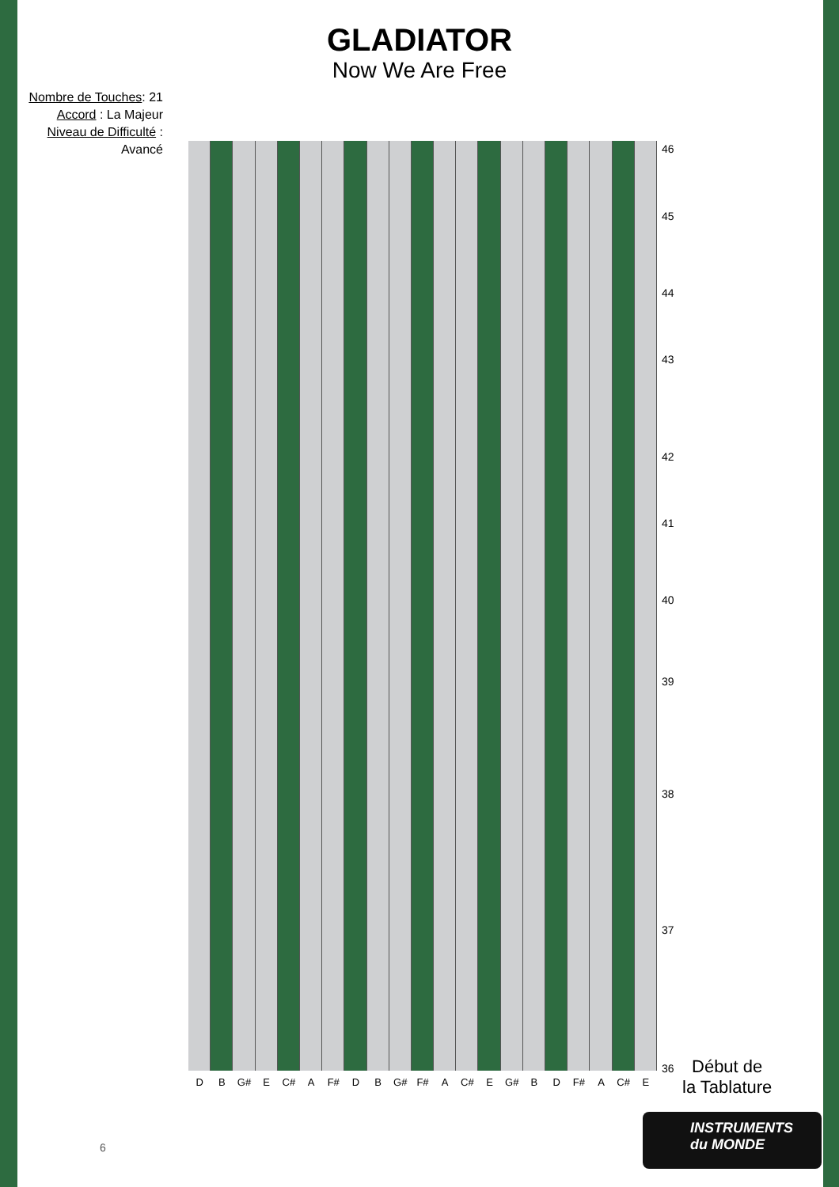GLADIATOR
Now We Are Free
Nombre de Touches: 21
Accord : La Majeur
Niveau de Difficulté : Avancé
46
45
44
43
42
41
40
39
38
37
36
D B G# E C# A F# D B G# F# A C# E G# B D F# A C# E
Début de
la Tablature
INSTRUMENTS
du MONDE
6